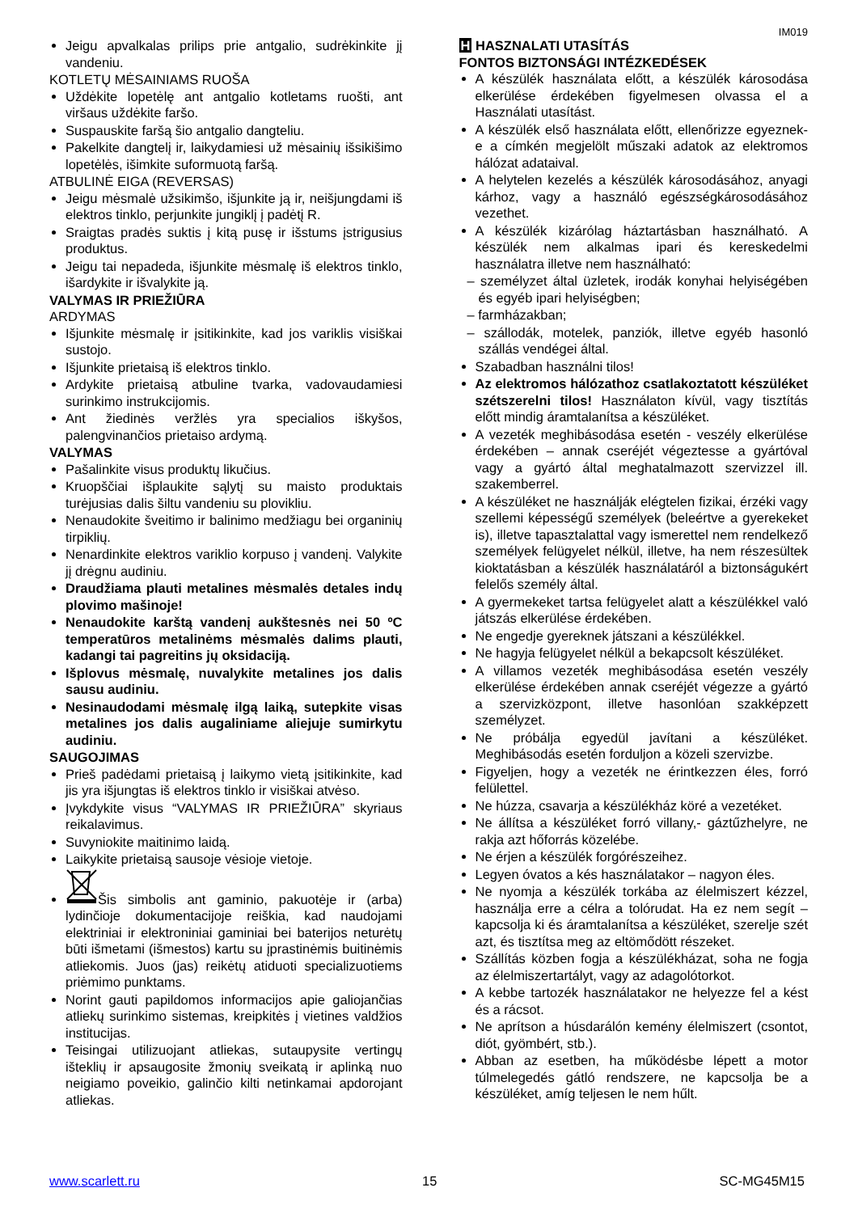IM019
Jeigu apvalkalas prilips prie antgalio, sudrėkinkite jį vandeniu.
KOTLETŲ MĖSAINIAMS RUOŠA
Uždėkite lopetėlę ant antgalio kotletams ruošti, ant viršaus uždėkite faršo.
Suspauskite faršą šio antgalio dangteliu.
Pakelkite dangtelį ir, laikydamiesi už mėsainių išsikišimo lopetėlės, išimkite suformuotą faršą.
ATBULINĖ EIGA (REVERSAS)
Jeigu mėsmalė užsikimšo, išjunkite ją ir, neišjungdami iš elektros tinklo, perjunkite jungiklį į padėtį R.
Sraigtas pradės suktis į kitą pusę ir išstums įstrigusius produktus.
Jeigu tai nepadeda, išjunkite mėsmalę iš elektros tinklo, išardykite ir išvalykite ją.
VALYMAS IR PRIEŽIŪRA
ARDYMAS
Išjunkite mėsmalę ir įsitikinkite, kad jos variklis visiškai sustojo.
Išjunkite prietaisą iš elektros tinklo.
Ardykite prietaisą atbuline tvarka, vadovaudamiesi surinkimo instrukcijomis.
Ant žiedinės veržlės yra specialios iškyšos, palengvinančios prietaiso ardymą.
VALYMAS
Pašalinkite visus produktų likučius.
Kruopščiai išplaukite sąlytį su maisto produktais turėjusias dalis šiltu vandeniu su plovikliu.
Nenaudokite šveitimo ir balinimo medžiagu bei organinių tirpiklių.
Nenardinkite elektros variklio korpuso į vandenį. Valykite jį drėgnu audiniu.
Draudžiama plauti metalines mėsmalės detales indų plovimo mašinoje!
Nenaudokite karštą vandenį aukštesnės nei 50 ºC temperatūros metalinėms mėsmalės dalims plauti, kadangi tai pagreitins jų oksidaciją.
Išplovus mėsmalę, nuvalykite metalines jos dalis sausu audiniu.
Nesinaudodami mėsmalę ilgą laiką, sutepkite visas metalines jos dalis augaliniame aliejuje sumirkytu audiniu.
SAUGOJIMAS
Prieš padėdami prietaisą į laikymo vietą įsitikinkite, kad jis yra išjungtas iš elektros tinklo ir visiškai atvėso.
Įvykdykite visus “VALYMAS IR PRIEŽIŪRA” skyriaus reikalavimus.
Suvyniokite maitinimo laidą.
Laikykite prietaisą sausoje vėsioje vietoje.
Šis simbolis ant gaminio, pakuotėje ir (arba) lydinčioje dokumentacijoje reiškia, kad naudojami elektriniai ir elektroniniai gaminiai bei baterijos neturėtų būti išmetami (išmestos) kartu su įprastinėmis buitinėmis atliekomis. Juos (jas) reikėtų atiduoti specializuotiems priėmimo punktams.
Norint gauti papildomos informacijos apie galiojančias atliekų surinkimo sistemas, kreipkitės į vietines valdžios institucijas.
Teisingai utilizuojant atliekas, sutaupysite vertingų išteklių ir apsaugosite žmonių sveikatą ir aplinką nuo neigiamo poveikio, galinčio kilti netinkamai apdorojant atliekas.
H HASZNALATI UTASÍTÁS
FONTOS BIZTONSÁGI INTÉZKEDÉSEK
A készülék használata előtt, a készülék károsodása elkerülése érdekében figyelmesen olvassa el a Használati utasítást.
A készülék első használata előtt, ellenőrizze egyeznek-e a címkén megjelölt műszaki adatok az elektromos hálózat adataival.
A helytelen kezelés a készülék károsodásához, anyagi kárhoz, vagy a használó egészségkárosodásához vezethet.
A készülék kizárólag háztartásban használható. A készülék nem alkalmas ipari és kereskedelmi használatra illetve nem használható:
– személyzet által üzletek, irodák konyhai helyiségében és egyéb ipari helyiségben;
– farmházakban;
– szállodák, motelek, panziók, illetve egyéb hasonló szállás vendégei által.
Szabadban használni tilos!
Az elektromos hálózathoz csatlakoztatott készüléket szétszerelni tilos! Használaton kívül, vagy tisztítás előtt mindig áramtalanítsa a készüléket.
A vezeték meghibásodása esetén - veszély elkerülése érdekében – annak cseréjét végeztesse a gyártóval vagy a gyártó által meghatalmazott szervizzel ill. szakemberrel.
A készüléket ne használják elégtelen fizikai, érzéki vagy szellemi képességű személyek (beleértve a gyerekeket is), illetve tapasztalattal vagy ismerettel nem rendelkező személyek felügyelet nélkül, illetve, ha nem részesültek kioktatásban a készülék használatáról a biztonságukért felelős személy által.
A gyermekeket tartsa felügyelet alatt a készülékkel való játszás elkerülése érdekében.
Ne engedje gyereknek játszani a készülékkel.
Ne hagyja felügyelet nélkül a bekapcsolt készüléket.
A villamos vezeték meghibásodása esetén veszély elkerülése érdekében annak cseréjét végezze a gyártó a szervizközpont, illetve hasonlóan szakképzett személyzet.
Ne próbálja egyedül javítani a készüléket. Meghibásodás esetén forduljon a közeli szervizbe.
Figyeljen, hogy a vezeték ne érintkezzen éles, forró felülettel.
Ne húzza, csavarja a készülékház köré a vezetéket.
Ne állítsa a készüléket forró villany,- gáztűzhelyre, ne rakja azt hőforrás közelébe.
Ne érjen a készülék forgórészeihez.
Legyen óvatos a kés használatakor – nagyon éles.
Ne nyomja a készülék torkába az élelmiszert kézzel, használja erre a célra a tolórudat. Ha ez nem segít – kapcsolja ki és áramtalanítsa a készüléket, szerelje szét azt, és tisztítsa meg az eltömődött részeket.
Szállítás közben fogja a készülékházat, soha ne fogja az élelmiszertartályt, vagy az adagolótorkot.
A kebbe tartozék használatakor ne helyezze fel a kést és a rácsot.
Ne aprítson a húsdarálón kemény élelmiszert (csontot, diót, gyömbért, stb.).
Abban az esetben, ha működésbe lépett a motor túlmelegedés gátló rendszere, ne kapcsolja be a készüléket, amíg teljesen le nem hűlt.
www.scarlett.ru 15 SC-MG45M15